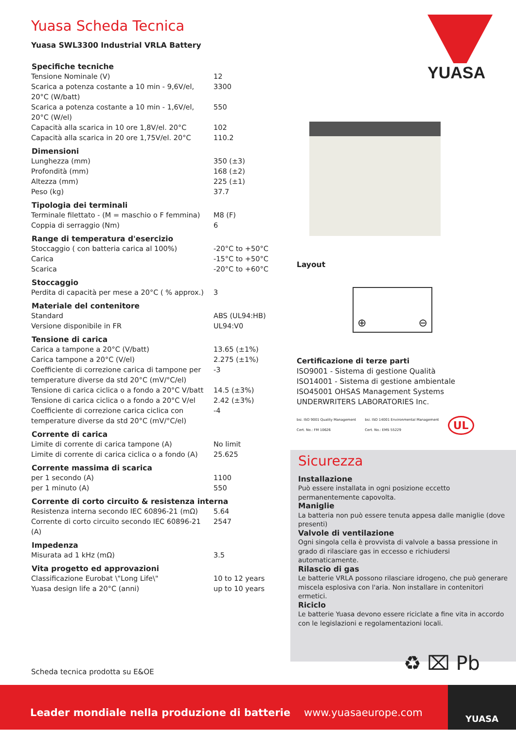Yuasa Scheda Tecnica
Yuasa SWL3300 Industrial VRLA Battery
| Specifiche tecniche | |
| --- | --- |
| Tensione Nominale (V) | 12 |
| Scarica a potenza costante a 10 min - 9,6V/el, 20°C (W/batt) | 3300 |
| Scarica a potenza costante a 10 min - 1,6V/el, 20°C (W/el) | 550 |
| Capacità alla scarica in 10 ore 1,8V/el. 20°C | 102 |
| Capacità alla scarica in 20 ore 1,75V/el. 20°C | 110.2 |
| Dimensioni | |
| Lunghezza (mm) | 350 (±3) |
| Profondità (mm) | 168 (±2) |
| Altezza (mm) | 225 (±1) |
| Peso (kg) | 37.7 |
| Tipologia dei terminali | |
| Terminale filettato - (M = maschio o F femmina) | M8 (F) |
| Coppia di serraggio (Nm) | 6 |
| Range di temperatura d'esercizio | |
| Stoccaggio ( con batteria carica al 100%) | -20°C to +50°C |
| Carica | -15°C to +50°C |
| Scarica | -20°C to +60°C |
| Stoccaggio | |
| Perdita di capacità per mese a 20°C ( % approx.) | 3 |
| Materiale del contenitore | |
| Standard | ABS (UL94:HB) |
| Versione disponibile in FR | UL94:V0 |
| Tensione di carica | |
| Carica a tampone a 20°C (V/batt) | 13.65 (±1%) |
| Carica tampone a 20°C (V/el) | 2.275 (±1%) |
| Coefficiente di correzione carica di tampone per temperature diverse da std 20°C (mV/°C/el) | -3 |
| Tensione di carica ciclica o a fondo a 20°C V/batt | 14.5 (±3%) |
| Tensione di carica ciclica o a fondo a 20°C V/el | 2.42 (±3%) |
| Coefficiente di correzione carica ciclica con temperature diverse da std 20°C (mV/°C/el) | -4 |
| Corrente di carica | |
| Limite di corrente di carica tampone (A) | No limit |
| Limite di corrente di carica ciclica o a fondo (A) | 25.625 |
| Corrente massima di scarica | |
| per 1 secondo (A) | 1100 |
| per 1 minuto (A) | 550 |
| Corrente di corto circuito & resistenza interna | |
| Resistenza interna secondo IEC 60896-21 (mΩ) | 5.64 |
| Corrente di corto circuito secondo IEC 60896-21 (A) | 2547 |
| Impedenza | |
| Misurata ad 1 kHz (mΩ) | 3.5 |
| Vita progetto ed approvazioni | |
| Classificazione Eurobat \"Long Life\" | 10 to 12 years |
| Yuasa design life a 20°C (anni) | up to 10 years |
YUASA
Layout
⊕ ⊖
Certificazione di terze parti
ISO9001 - Sistema di gestione Qualità
ISO14001 - Sistema di gestione ambientale
ISO45001 OHSAS Management Systems
UNDERWRITERS LABORATORIES Inc.
bsi. ISO 9001 Quality Management
Cert. No.: FM 10626 bsi. ISO 14001 Environmental Management
Cert. No.: EMS 55229 UL
Sicurezza
Installazione
Può essere installata in ogni posizione eccetto permanentemente capovolta.
Maniglie
La batteria non può essere tenuta appesa dalle maniglie (dove presenti)
Valvole di ventilazione
Ogni singola cella è provvista di valvole a bassa pressione in grado di rilasciare gas in eccesso e richiudersi automaticamente.
Rilascio di gas
Le batterie VRLA possono rilasciare idrogeno, che può generare miscela esplosiva con l'aria. Non installare in contenitori ermetici.
Riciclo
Le batterie Yuasa devono essere riciclate a fine vita in accordo con le legislazioni e regolamentazioni locali.
♻ ⌧ Pb
Scheda tecnica prodotta su E&OE
Leader mondiale nella produzione di batterie www.yuasaeurope.com
YUASA